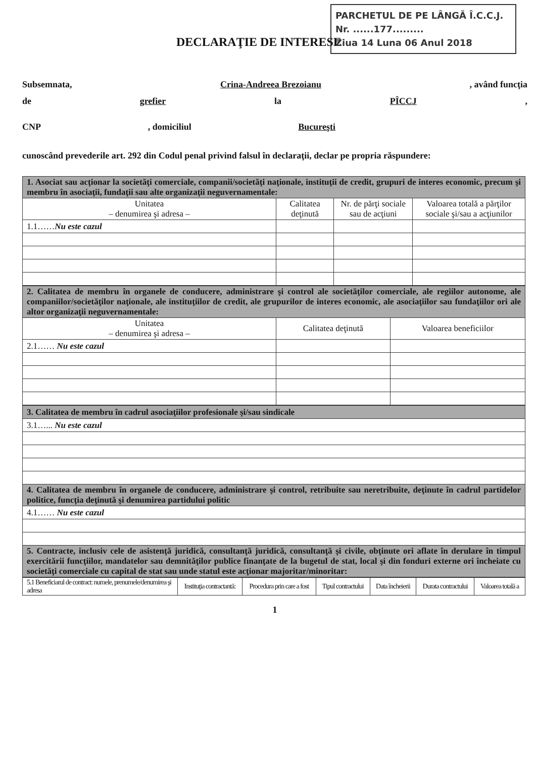PARCHETUL DE PE LÂNGĂ Î.C.C.J.
Nr. ......177.........
Ziua 14 Luna 06 Anul 2018
DECLARAŢIE DE INTERESE
Subsemnata, Crina-Andreea Brezoianu, având funcţia
de grefier la PÎCCJ,
CNP, domiciliul Bucureşti
cunoscând prevederile art. 292 din Codul penal privind falsul în declaraţii, declar pe propria răspundere:
| 1. Asociat sau acţionar la societăţi comerciale, companii/societăţi naţionale, instituţii de credit, grupuri de interes economic, precum şi membru în asociaţii, fundaţii sau alte organizaţii neguvernamentale: | | | |
| Unitatea – denumirea şi adresa – | Calitatea deţinută | Nr. de părţi sociale sau de acţiuni | Valoarea totală a părţilor sociale şi/sau a acţiunilor |
| 1.1…… Nu este cazul | | | |
| 2. Calitatea de membru în organele de conducere, administrare şi control ale societăţilor comerciale, ale regiilor autonome, ale companiilor/societăţilor naţionale, ale instituţiilor de credit, ale grupurilor de interes economic, ale asociaţiilor sau fundaţiilor ori ale altor organizaţii neguvernamentale: | | |
| Unitatea – denumirea şi adresa – | Calitatea deţinută | Valoarea beneficiilor |
| 2.1…… Nu este cazul | | |
| 3. Calitatea de membru în cadrul asociaţiilor profesionale şi/sau sindicale |
| 3.1…... Nu este cazul |
| 4. Calitatea de membru în organele de conducere, administrare şi control, retribuite sau neretribuite, deţinute în cadrul partidelor politice, funcţia deţinută şi denumirea partidului politic |
| 4.1…… Nu este cazul |
| 5. Contracte, inclusiv cele de asistenţă juridică, consultanţă juridică, consultanţă şi civile, obţinute ori aflate în derulare în timpul exercitării funcţiilor, mandatelor sau demnităţilor publice finanţate de la bugetul de stat, local şi din fonduri externe ori încheiate cu societăţi comerciale cu capital de stat sau unde statul este acţionar majoritar/minoritar: |
| 5.1 Beneficiarul de contract: numele, prenumele/denumirea şi adresa | Instituţia contractantă: | Procedura prin care a fost | Tipul contractului | Data încheierii | Durata contractului | Valoarea totală a |
1